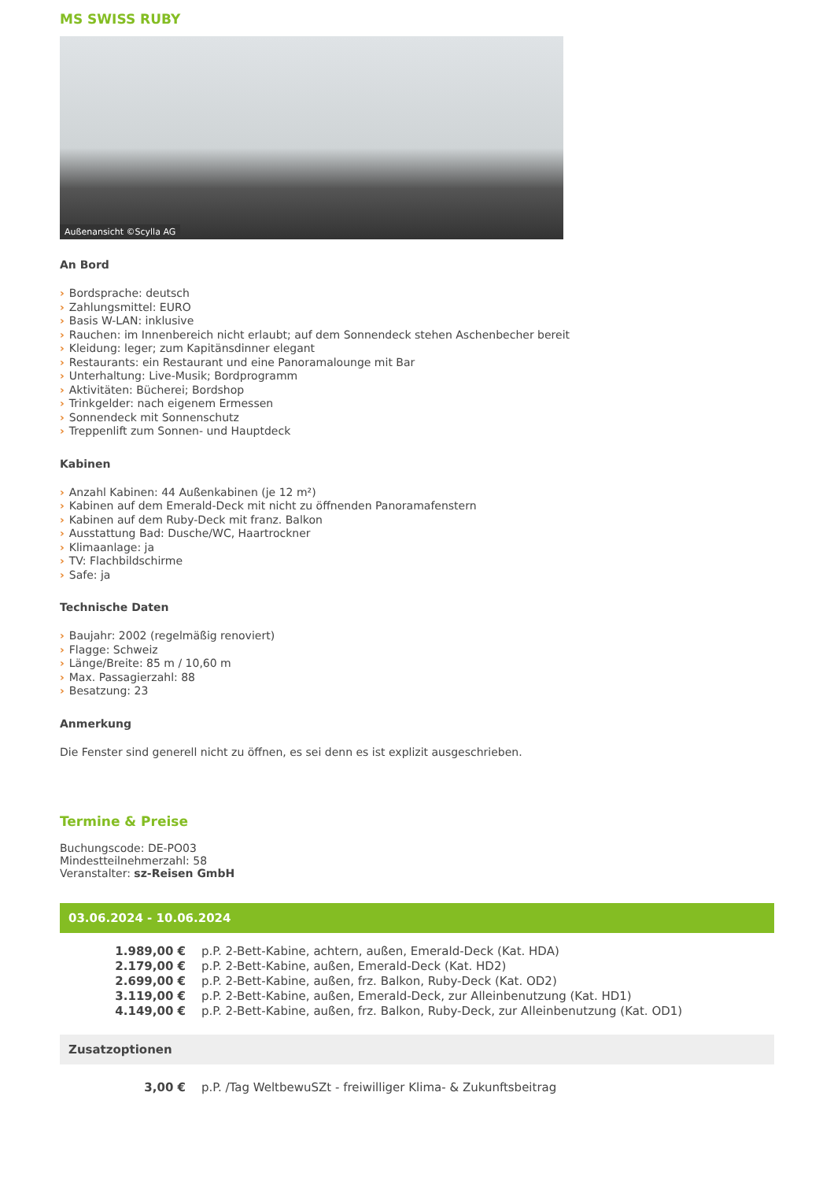MS SWISS RUBY
Außenansicht ©Scylla AG
An Bord
› Bordsprache: deutsch
› Zahlungsmittel: EURO
› Basis W-LAN: inklusive
› Rauchen: im Innenbereich nicht erlaubt; auf dem Sonnendeck stehen Aschenbecher bereit
› Kleidung: leger; zum Kapitänsdinner elegant
› Restaurants: ein Restaurant und eine Panoramalounge mit Bar
› Unterhaltung: Live-Musik; Bordprogramm
› Aktivitäten: Bücherei; Bordshop
› Trinkgelder: nach eigenem Ermessen
› Sonnendeck mit Sonnenschutz
› Treppenlift zum Sonnen- und Hauptdeck
Kabinen
› Anzahl Kabinen: 44 Außenkabinen (je 12 m²)
› Kabinen auf dem Emerald-Deck mit nicht zu öffnenden Panoramafenstern
› Kabinen auf dem Ruby-Deck mit franz. Balkon
› Ausstattung Bad: Dusche/WC, Haartrockner
› Klimaanlage: ja
› TV: Flachbildschirme
› Safe: ja
Technische Daten
› Baujahr: 2002 (regelmäßig renoviert)
› Flagge: Schweiz
› Länge/Breite: 85 m / 10,60 m
› Max. Passagierzahl: 88
› Besatzung: 23
Anmerkung
Die Fenster sind generell nicht zu öffnen, es sei denn es ist explizit ausgeschrieben.
Termine & Preise
Buchungscode: DE-PO03
Mindestteilnehmerzahl: 58
Veranstalter: sz-Reisen GmbH
03.06.2024 - 10.06.2024
| 1.989,00 € | p.P. 2-Bett-Kabine, achtern, außen, Emerald-Deck (Kat. HDA) |
| 2.179,00 € | p.P. 2-Bett-Kabine, außen, Emerald-Deck (Kat. HD2) |
| 2.699,00 € | p.P. 2-Bett-Kabine, außen, frz. Balkon, Ruby-Deck (Kat. OD2) |
| 3.119,00 € | p.P. 2-Bett-Kabine, außen, Emerald-Deck, zur Alleinbenutzung (Kat. HD1) |
| 4.149,00 € | p.P. 2-Bett-Kabine, außen, frz. Balkon, Ruby-Deck, zur Alleinbenutzung (Kat. OD1) |
Zusatzoptionen
| 3,00 € | p.P. /Tag WeltbewuSZt - freiwilliger Klima- & Zukunftsbeitrag |